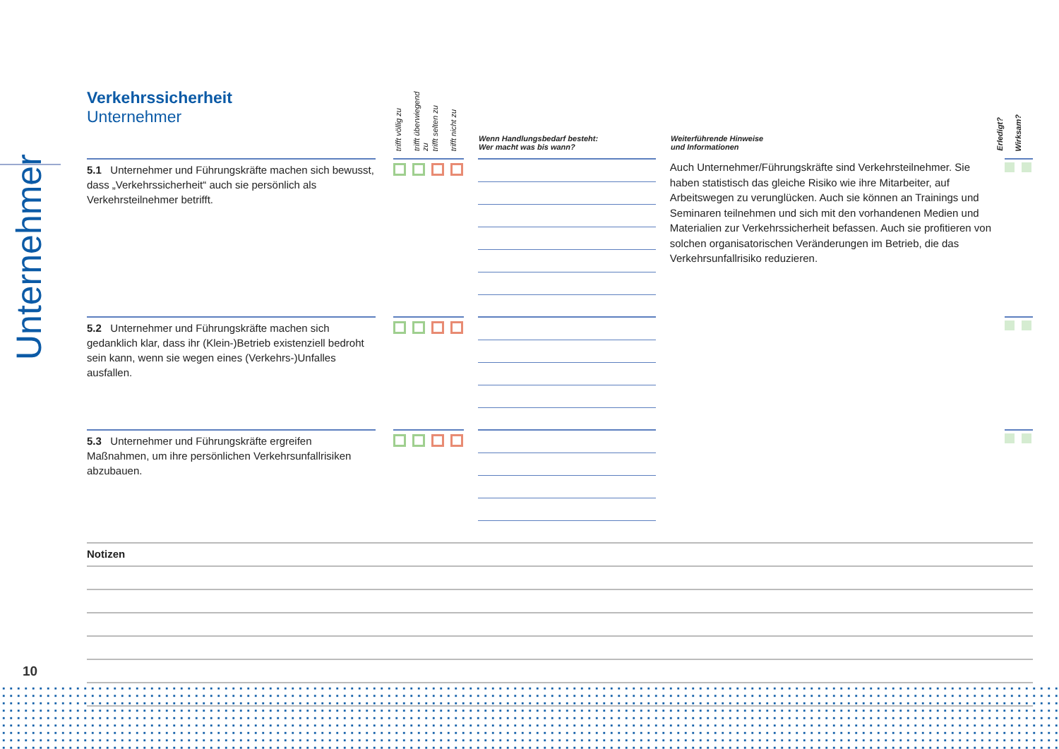Unternehmer
Verkehrssicherheit
Unternehmer
trifft völlig zu
trifft überwiegend zu
trifft selten zu
trifft nicht zu
Wenn Handlungsbedarf besteht:
Wer macht was bis wann?
Weiterführende Hinweise
und Informationen
Erledigt?
Wirksam?
5.1 Unternehmer und Führungskräfte machen sich bewusst, dass „Verkehrssicherheit“ auch sie persönlich als Verkehrsteilnehmer betrifft.
Auch Unternehmer/Führungskräfte sind Verkehrsteilnehmer. Sie haben statistisch das gleiche Risiko wie ihre Mitarbeiter, auf Arbeitswegen zu verunglücken. Auch sie können an Trainings und Seminaren teilnehmen und sich mit den vorhandenen Medien und Materialien zur Verkehrssicherheit befassen. Auch sie profitieren von solchen organisatorischen Veränderungen im Betrieb, die das Verkehrsunfallrisiko reduzieren.
5.2 Unternehmer und Führungskräfte machen sich gedanklich klar, dass ihr (Klein-)Betrieb existenziell bedroht sein kann, wenn sie wegen eines (Verkehrs-)Unfalles ausfallen.
5.3 Unternehmer und Führungskräfte ergreifen Maßnahmen, um ihre persönlichen Verkehrsunfallrisiken abzubauen.
Notizen
10